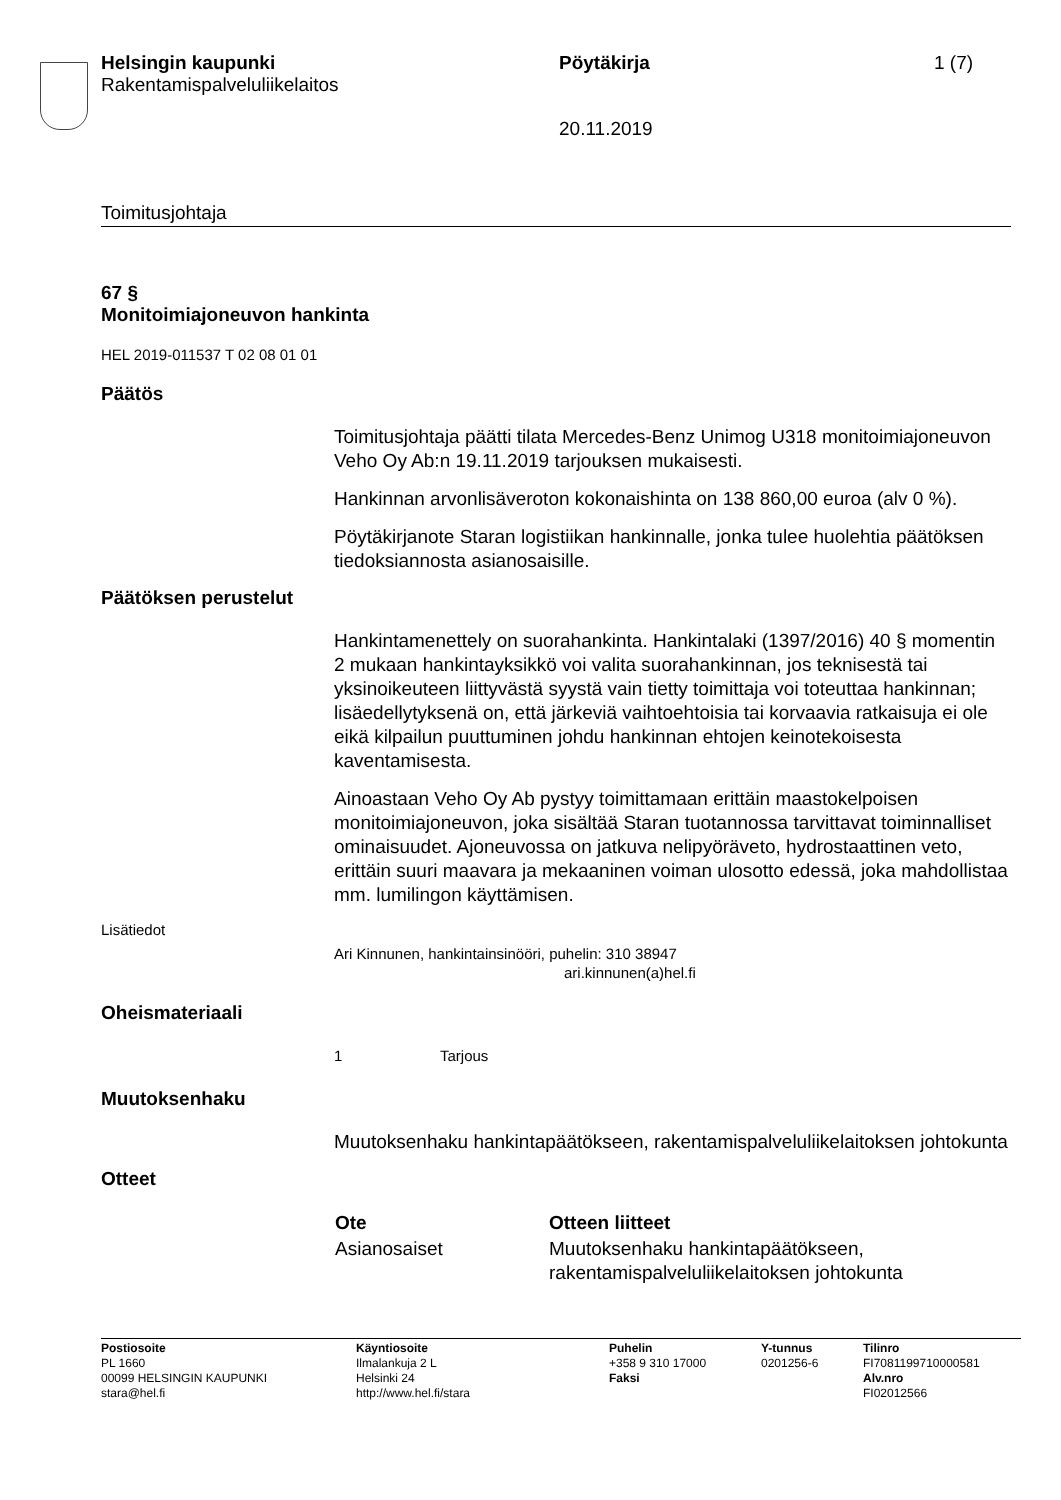Helsingin kaupunki
Rakentamispalveluliikelaitos
Pöytäkirja
20.11.2019
1 (7)
Toimitusjohtaja
67 §
Monitoimiajoneuvon hankinta
HEL 2019-011537 T 02 08 01 01
Päätös
Toimitusjohtaja päätti tilata Mercedes-Benz Unimog U318 monitoimiajoneuvon Veho Oy Ab:n 19.11.2019 tarjouksen mukaisesti.
Hankinnan arvonlisäveroton kokonaishinta on 138 860,00 euroa (alv 0 %).
Pöytäkirjanote Staran logistiikan hankinnalle, jonka tulee huolehtia päätöksen tiedoksiannosta asianosaisille.
Päätöksen perustelut
Hankintamenettely on suorahankinta. Hankintalaki (1397/2016) 40 § momentin 2 mukaan hankintayksikkö voi valita suorahankinnan, jos teknisestä tai yksinoikeuteen liittyvästä syystä vain tietty toimittaja voi toteuttaa hankinnan; lisäedellytyksenä on, että järkeviä vaihtoehtoisia tai korvaavia ratkaisuja ei ole eikä kilpailun puuttuminen johdu hankinnan ehtojen keinotekoisesta kaventamisesta.
Ainoastaan Veho Oy Ab pystyy toimittamaan erittäin maastokelpoisen monitoimiajoneuvon, joka sisältää Staran tuotannossa tarvittavat toiminnalliset ominaisuudet. Ajoneuvossa on jatkuva nelipyöräveto, hydrostaattinen veto, erittäin suuri maavara ja mekaaninen voiman ulosotto edessä, joka mahdollistaa mm. lumilingon käyttämisen.
Lisätiedot
Ari Kinnunen, hankintainsinööri, puhelin: 310 38947
ari.kinnunen(a)hel.fi
Oheismateriaali
1 Tarjous
Muutoksenhaku
Muutoksenhaku hankintapäätökseen, rakentamispalveluliikelaitoksen johtokunta
Otteet
| Ote | Otteen liitteet |
| --- | --- |
| Asianosaiset | Muutoksenhaku hankintapäätökseen, rakentamispalveluliikelaitoksen johtokunta |
| Postiosoite PL 1660 00099 HELSINGIN KAUPUNKI stara@hel.fi | Käyntiosoite Ilmalankuja 2 L Helsinki 24 http://www.hel.fi/stara | Puhelin +358 9 310 17000 Faksi | Y-tunnus 0201256-6 | Tilinro FI7081199710000581 Alv.nro FI02012566 |